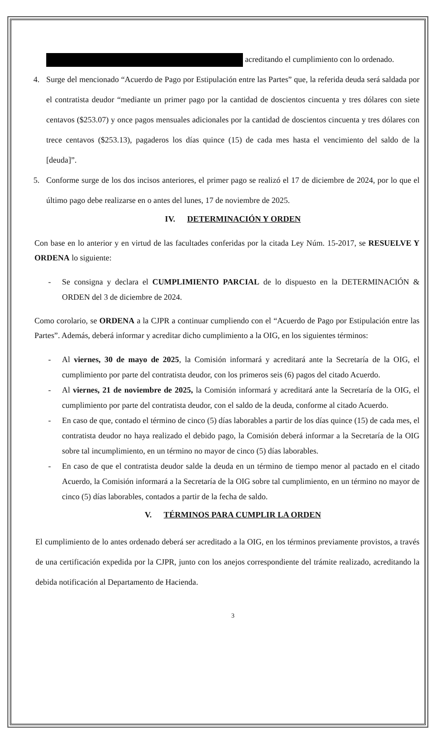acreditando el cumplimiento con lo ordenado.
4. Surge del mencionado “Acuerdo de Pago por Estipulación entre las Partes” que, la referida deuda será saldada por el contratista deudor “mediante un primer pago por la cantidad de doscientos cincuenta y tres dólares con siete centavos ($253.07) y once pagos mensuales adicionales por la cantidad de doscientos cincuenta y tres dólares con trece centavos ($253.13), pagaderos los días quince (15) de cada mes hasta el vencimiento del saldo de la [deuda]”.
5. Conforme surge de los dos incisos anteriores, el primer pago se realizó el 17 de diciembre de 2024, por lo que el último pago debe realizarse en o antes del lunes, 17 de noviembre de 2025.
IV. DETERMINACIÓN Y ORDEN
Con base en lo anterior y en virtud de las facultades conferidas por la citada Ley Núm. 15-2017, se RESUELVE Y ORDENA lo siguiente:
- Se consigna y declara el CUMPLIMIENTO PARCIAL de lo dispuesto en la DETERMINACIÓN & ORDEN del 3 de diciembre de 2024.
Como corolario, se ORDENA a la CJPR a continuar cumpliendo con el “Acuerdo de Pago por Estipulación entre las Partes”. Además, deberá informar y acreditar dicho cumplimiento a la OIG, en los siguientes términos:
- Al viernes, 30 de mayo de 2025, la Comisión informará y acreditará ante la Secretaría de la OIG, el cumplimiento por parte del contratista deudor, con los primeros seis (6) pagos del citado Acuerdo.
- Al viernes, 21 de noviembre de 2025, la Comisión informará y acreditará ante la Secretaría de la OIG, el cumplimiento por parte del contratista deudor, con el saldo de la deuda, conforme al citado Acuerdo.
- En caso de que, contado el término de cinco (5) días laborables a partir de los días quince (15) de cada mes, el contratista deudor no haya realizado el debido pago, la Comisión deberá informar a la Secretaría de la OIG sobre tal incumplimiento, en un término no mayor de cinco (5) días laborables.
- En caso de que el contratista deudor salde la deuda en un término de tiempo menor al pactado en el citado Acuerdo, la Comisión informará a la Secretaría de la OIG sobre tal cumplimiento, en un término no mayor de cinco (5) días laborables, contados a partir de la fecha de saldo.
V. TÉRMINOS PARA CUMPLIR LA ORDEN
El cumplimiento de lo antes ordenado deberá ser acreditado a la OIG, en los términos previamente provistos, a través de una certificación expedida por la CJPR, junto con los anejos correspondiente del trámite realizado, acreditando la debida notificación al Departamento de Hacienda.
3